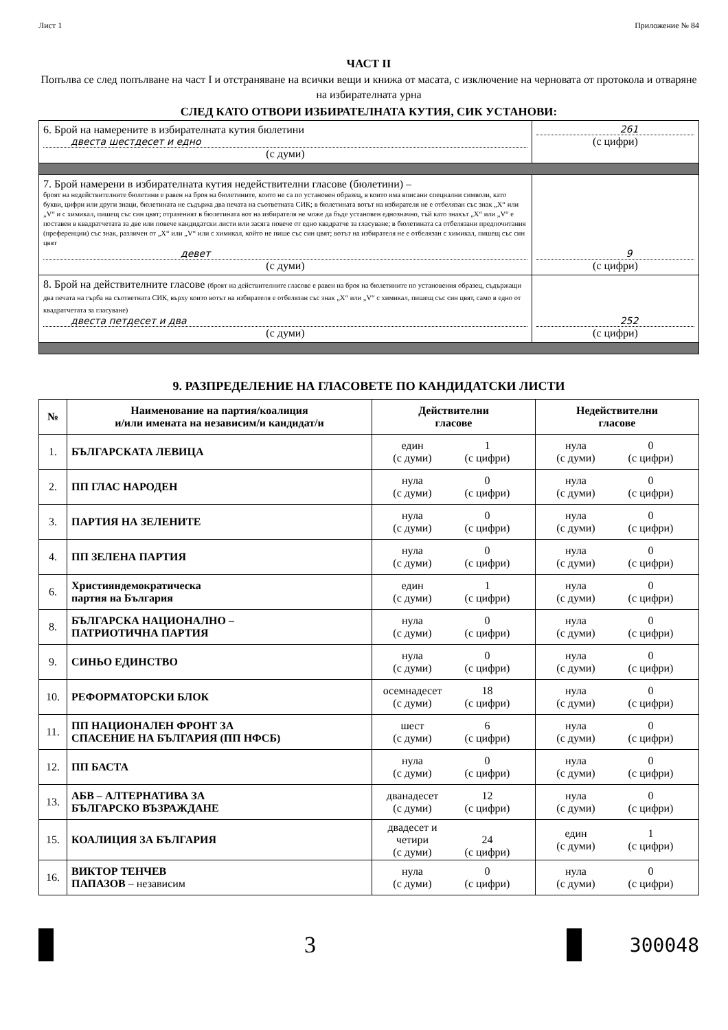Лист 1 Приложение № 84
ЧАСТ II
Попълва се след попълване на част I и отстраняване на всички вещи и книжа от масата, с изключение на черновата от протокола и отваряне на избирателната урна
СЛЕД КАТО ОТВОРИ ИЗБИРАТЕЛНАТА КУТИЯ, СИК УСТАНОВИ:
| 6. Брой на намерените в избирателната кутия бюлетини двеста шестдесет и едно (с думи) | 261 (с цифри) |
| 7. Брой намерени в избирателната кутия недействителни гласове (бюлетини) – броят на недействителните бюлетини е равен на броя на бюлетините, които не са по установен образец, в които има вписани специални символи, като букви, цифри или други знаци, бюлетината не съдържа два печата на съответната СИК; в бюлетината вотът на избирателя не е отбелязан със знак „X“ или „V“ и с химикал, пишещ със син цвят; отразеният в бюлетината вот на избирателя не може да бъде установен еднозначно, тъй като знакът „X“ или „V“ е поставен в квадратчетата за две или повече кандидатски листи или засяга повече от едно квадратче за гласуване; в бюлетината са отбелязани предпочитания (преференции) със знак, различен от „X“ или „V“ или с химикал, който не пише със син цвят; вотът на избирателя не е отбелязан с химикал, пишещ със син цвят девет (с думи) | 9 (с цифри) |
| 8. Брой на действителните гласове (броят на действителните гласове е равен на броя на бюлетините по установения образец, съдържащи два печата на гърба на съответната СИК, върху които вотът на избирателя е отбелязан със знак „X“ или „V“ с химикал, пишещ със син цвят, само в едно от квадратчетата за гласуване) двеста петдесет и два (с думи) | 252 (с цифри) |
9. РАЗПРЕДЕЛЕНИЕ НА ГЛАСОВЕТЕ ПО КАНДИДАТСКИ ЛИСТИ
| № | Наименование на партия/коалиция и/или имената на независим/и кандидат/и | Действителни гласове | Недействителни гласове |
| --- | --- | --- | --- |
| 1. | БЪЛГАРСКАТА ЛЕВИЦА | един (с думи) 1 (с цифри) | нула (с думи) 0 (с цифри) |
| 2. | ПП ГЛАС НАРОДЕН | нула (с думи) 0 (с цифри) | нула (с думи) 0 (с цифри) |
| 3. | ПАРТИЯ НА ЗЕЛЕНИТЕ | нула (с думи) 0 (с цифри) | нула (с думи) 0 (с цифри) |
| 4. | ПП ЗЕЛЕНА ПАРТИЯ | нула (с думи) 0 (с цифри) | нула (с думи) 0 (с цифри) |
| 6. | Християндемократическа партия на България | един (с думи) 1 (с цифри) | нула (с думи) 0 (с цифри) |
| 8. | БЪЛГАРСКА НАЦИОНАЛНО – ПАТРИОТИЧНА ПАРТИЯ | нула (с думи) 0 (с цифри) | нула (с думи) 0 (с цифри) |
| 9. | СИНЬО ЕДИНСТВО | нула (с думи) 0 (с цифри) | нула (с думи) 0 (с цифри) |
| 10. | РЕФОРМАТОРСКИ БЛОК | осемнадесет (с думи) 18 (с цифри) | нула (с думи) 0 (с цифри) |
| 11. | ПП НАЦИОНАЛЕН ФРОНТ ЗА СПАСЕНИЕ НА БЪЛГАРИЯ (ПП НФСБ) | шест (с думи) 6 (с цифри) | нула (с думи) 0 (с цифри) |
| 12. | ПП БАСТА | нула (с думи) 0 (с цифри) | нула (с думи) 0 (с цифри) |
| 13. | АБВ – АЛТЕРНАТИВА ЗА БЪЛГАРСКО ВЪЗРАЖДАНЕ | дванадесет (с думи) 12 (с цифри) | нула (с думи) 0 (с цифри) |
| 15. | КОАЛИЦИЯ ЗА БЪЛГАРИЯ | двадесет и четири (с думи) 24 (с цифри) | един (с думи) 1 (с цифри) |
| 16. | ВИКТОР ТЕНЧЕВ ПАПАЗОВ – независим | нула (с думи) 0 (с цифри) | нула (с думи) 0 (с цифри) |
3
300048